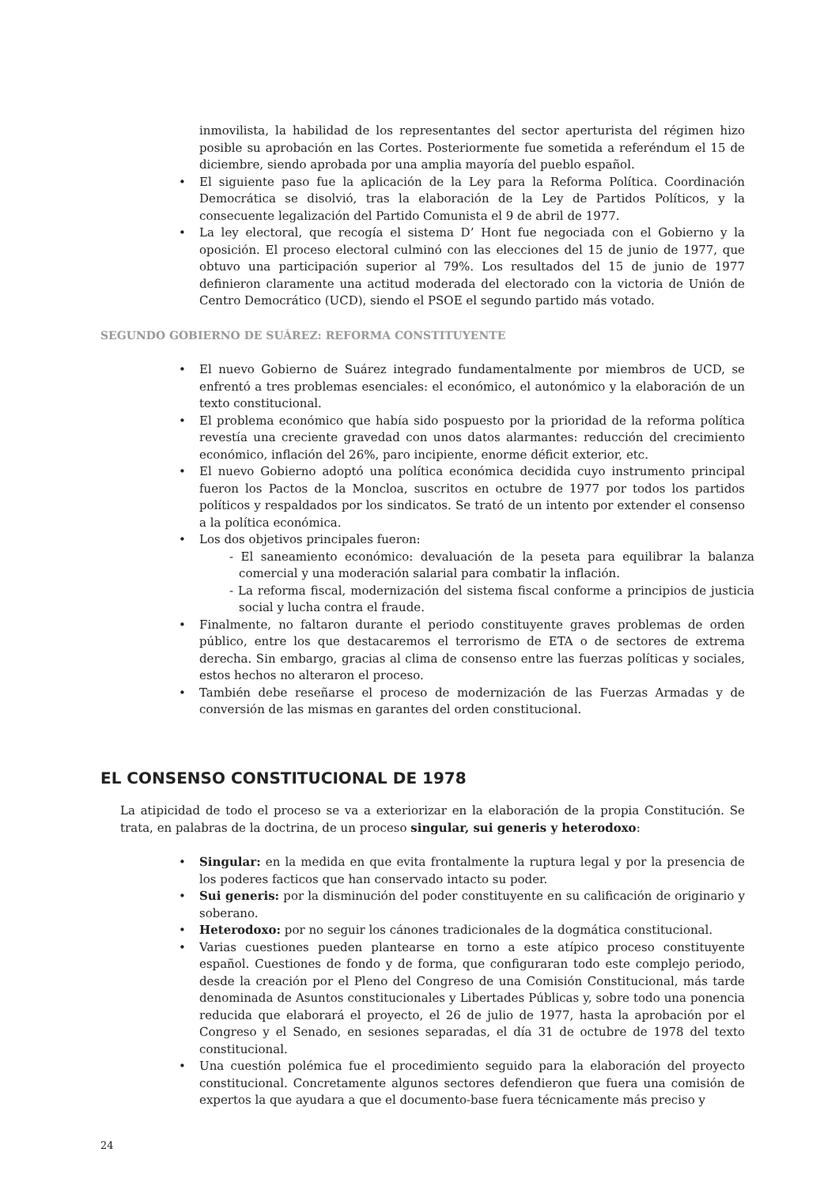inmovilista, la habilidad de los representantes del sector aperturista del régimen hizo posible su aprobación en las Cortes. Posteriormente fue sometida a referéndum el 15 de diciembre, siendo aprobada por una amplia mayoría del pueblo español.
• El siguiente paso fue la aplicación de la Ley para la Reforma Política. Coordinación Democrática se disolvió, tras la elaboración de la Ley de Partidos Políticos, y la consecuente legalización del Partido Comunista el 9 de abril de 1977.
• La ley electoral, que recogía el sistema D’ Hont fue negociada con el Gobierno y la oposición. El proceso electoral culminó con las elecciones del 15 de junio de 1977, que obtuvo una participación superior al 79%. Los resultados del 15 de junio de 1977 definieron claramente una actitud moderada del electorado con la victoria de Unión de Centro Democrático (UCD), siendo el PSOE el segundo partido más votado.
SEGUNDO GOBIERNO DE SUÁREZ: REFORMA CONSTITUYENTE
• El nuevo Gobierno de Suárez integrado fundamentalmente por miembros de UCD, se enfrentó a tres problemas esenciales: el económico, el autonómico y la elaboración de un texto constitucional.
• El problema económico que había sido pospuesto por la prioridad de la reforma política revestía una creciente gravedad con unos datos alarmantes: reducción del crecimiento económico, inflación del 26%, paro incipiente, enorme déficit exterior, etc.
• El nuevo Gobierno adoptó una política económica decidida cuyo instrumento principal fueron los Pactos de la Moncloa, suscritos en octubre de 1977 por todos los partidos políticos y respaldados por los sindicatos. Se trató de un intento por extender el consenso a la política económica.
• Los dos objetivos principales fueron:
- El saneamiento económico: devaluación de la peseta para equilibrar la balanza comercial y una moderación salarial para combatir la inflación.
- La reforma fiscal, modernización del sistema fiscal conforme a principios de justicia social y lucha contra el fraude.
• Finalmente, no faltaron durante el periodo constituyente graves problemas de orden público, entre los que destacaremos el terrorismo de ETA o de sectores de extrema derecha. Sin embargo, gracias al clima de consenso entre las fuerzas políticas y sociales, estos hechos no alteraron el proceso.
• También debe reseñarse el proceso de modernización de las Fuerzas Armadas y de conversión de las mismas en garantes del orden constitucional.
EL CONSENSO CONSTITUCIONAL DE 1978
La atipicidad de todo el proceso se va a exteriorizar en la elaboración de la propia Constitución. Se trata, en palabras de la doctrina, de un proceso singular, sui generis y heterodoxo:
• Singular: en la medida en que evita frontalmente la ruptura legal y por la presencia de los poderes facticos que han conservado intacto su poder.
• Sui generis: por la disminución del poder constituyente en su calificación de originario y soberano.
• Heterodoxo: por no seguir los cánones tradicionales de la dogmática constitucional.
• Varias cuestiones pueden plantearse en torno a este atípico proceso constituyente español. Cuestiones de fondo y de forma, que configuraran todo este complejo periodo, desde la creación por el Pleno del Congreso de una Comisión Constitucional, más tarde denominada de Asuntos constitucionales y Libertades Públicas y, sobre todo una ponencia reducida que elaborará el proyecto, el 26 de julio de 1977, hasta la aprobación por el Congreso y el Senado, en sesiones separadas, el día 31 de octubre de 1978 del texto constitucional.
• Una cuestión polémica fue el procedimiento seguido para la elaboración del proyecto constitucional. Concretamente algunos sectores defendieron que fuera una comisión de expertos la que ayudara a que el documento-base fuera técnicamente más preciso y
24